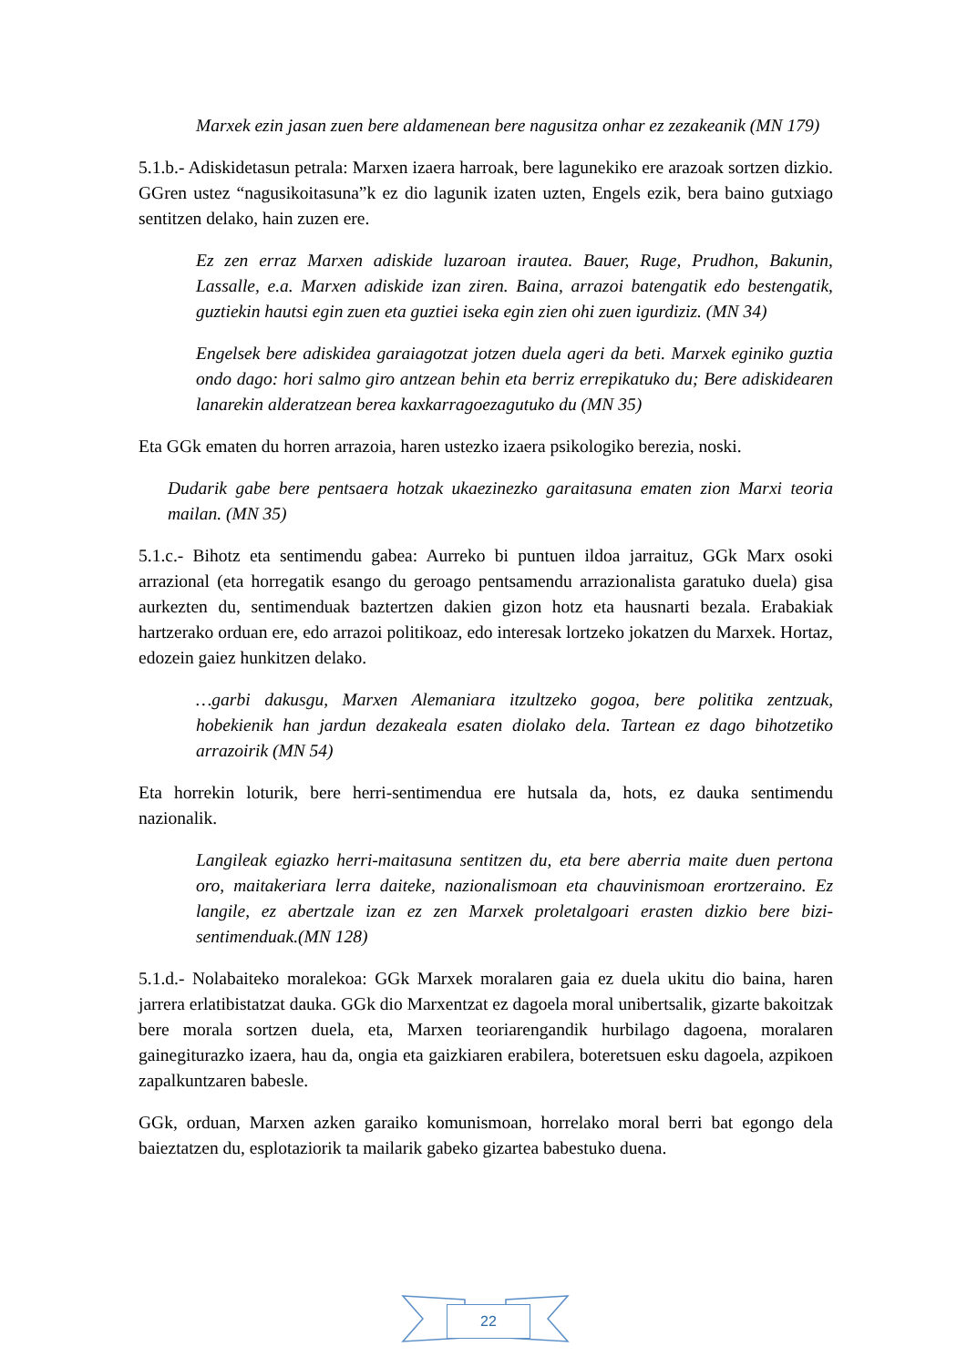Marxek ezin jasan zuen bere aldamenean bere nagusitza onhar ez zezakeanik (MN 179)
5.1.b.- Adiskidetasun petrala: Marxen izaera harroak, bere lagunekiko ere arazoak sortzen dizkio. GGren ustez “nagusikoitasuna”k ez dio lagunik izaten uzten, Engels ezik, bera baino gutxiago sentitzen delako, hain zuzen ere.
Ez zen erraz Marxen adiskide luzaroan irautea. Bauer, Ruge, Prudhon, Bakunin, Lassalle, e.a. Marxen adiskide izan ziren. Baina, arrazoi batengatik edo bestengatik, guztiekin hautsi egin zuen eta guztiei iseka egin zien ohi zuen igurdiziz. (MN 34)
Engelsek bere adiskidea garaiagotzat jotzen duela ageri da beti. Marxek eginiko guztia ondo dago: hori salmo giro antzean behin eta berriz errepikatuko du; Bere adiskidearen lanarekin alderatzean berea kaxkarragoezagutuko du (MN 35)
Eta GGk ematen du horren arrazoia, haren ustezko izaera psikologiko berezia, noski.
Dudarik gabe bere pentsaera hotzak ukaezinezko garaitasuna ematen zion Marxi teoria mailan. (MN 35)
5.1.c.- Bihotz eta sentimendu gabea: Aurreko bi puntuen ildoa jarraituz, GGk Marx osoki arrazional (eta horregatik esango du geroago pentsamendu arrazionalista garatuko duela) gisa aurkezten du, sentimenduak baztertzen dakien gizon hotz eta hausnarti bezala. Erabakiak hartzerako orduan ere, edo arrazoi politikoaz, edo interesak lortzeko jokatzen du Marxek. Hortaz, edozein gaiez hunkitzen delako.
…garbi dakusgu, Marxen Alemaniara itzultzeko gogoa, bere politika zentzuak, hobekienik han jardun dezakeala esaten diolako dela. Tartean ez dago bihotzetiko arrazoirik (MN 54)
Eta horrekin loturik, bere herri-sentimendua ere hutsala da, hots, ez dauka sentimendu nazionalik.
Langileak egiazko herri-maitasuna sentitzen du, eta bere aberria maite duen pertona oro, maitakeriara lerra daiteke, nazionalismoan eta chauvinismoan erortzeraino. Ez langile, ez abertzale izan ez zen Marxek proletalgoari erasten dizkio bere bizi-sentimenduak.(MN 128)
5.1.d.- Nolabaiteko moralekoa: GGk Marxek moralaren gaia ez duela ukitu dio baina, haren jarrera erlatibistatzat dauka. GGk dio Marxentzat ez dagoela moral unibertsalik, gizarte bakoitzak bere morala sortzen duela, eta, Marxen teoriarengandik hurbilago dagoena, moralaren gainegiturazko izaera, hau da, ongia eta gaizkiaren erabilera, boteretsuen esku dagoela, azpikoen zapalkuntzaren babesle.
GGk, orduan, Marxen azken garaiko komunismoan, horrelako moral berri bat egongo dela baieztatzen du, esplotaziorik ta mailarik gabeko gizartea babestuko duena.
22